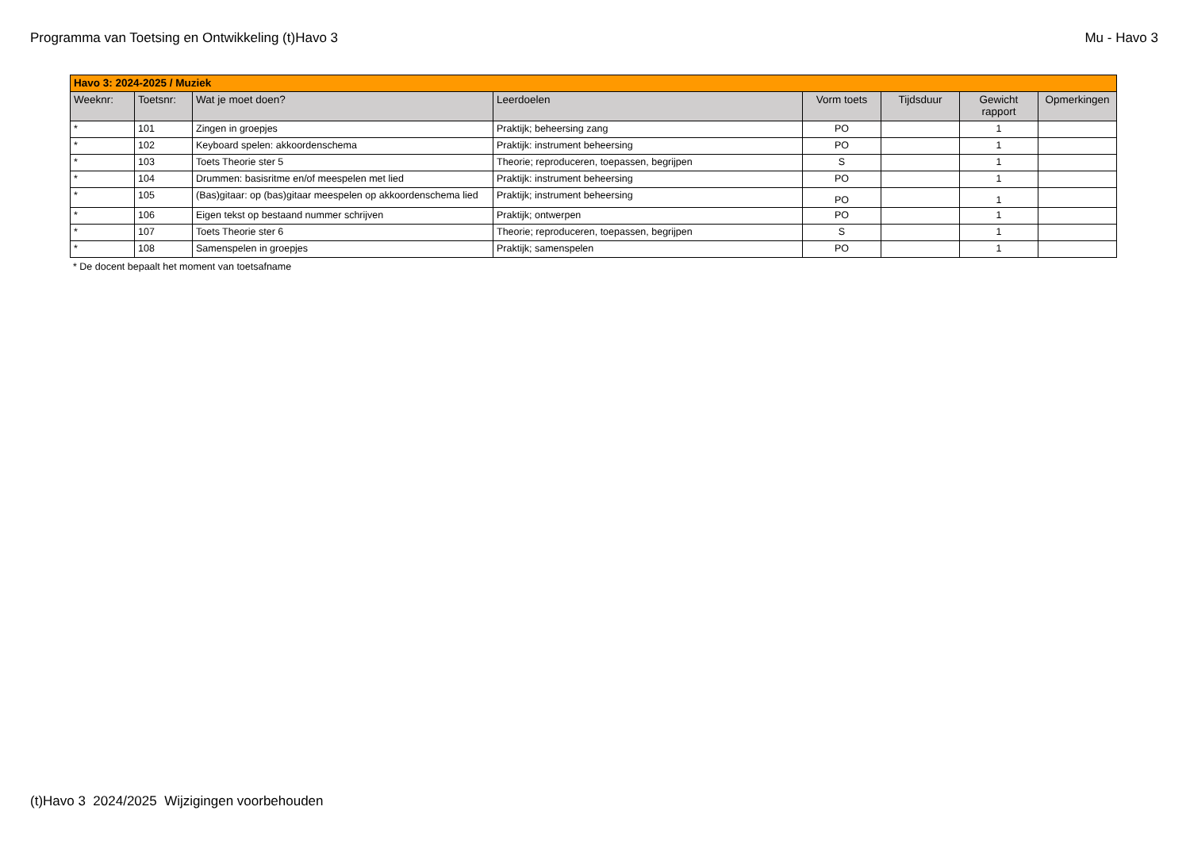Programma van Toetsing en Ontwikkeling (t)Havo 3
Mu - Havo 3
| Havo 3: 2024-2025 / Muziek | | | | | | | |
| Weeknr: | Toetsnr: | Wat je moet doen? | Leerdoelen | Vorm toets | Tijdsduur | Gewicht rapport | Opmerkingen |
| * | 101 | Zingen in groepjes | Praktijk; beheersing zang | PO | | 1 | |
| * | 102 | Keyboard spelen: akkoordenschema | Praktijk: instrument beheersing | PO | | 1 | |
| * | 103 | Toets Theorie ster 5 | Theorie; reproduceren, toepassen, begrijpen | S | | 1 | |
| * | 104 | Drummen: basisritme en/of meespelen met lied | Praktijk: instrument beheersing | PO | | 1 | |
| * | 105 | (Bas)gitaar: op (bas)gitaar meespelen op akkoordenschema lied | Praktijk; instrument beheersing | PO | | 1 | |
| * | 106 | Eigen tekst op bestaand nummer schrijven | Praktijk; ontwerpen | PO | | 1 | |
| * | 107 | Toets Theorie ster 6 | Theorie; reproduceren, toepassen, begrijpen | S | | 1 | |
| * | 108 | Samenspelen in groepjes | Praktijk; samenspelen | PO | | 1 | |
* De docent bepaalt het moment van toetsafname
(t)Havo 3 2024/2025 Wijzigingen voorbehouden